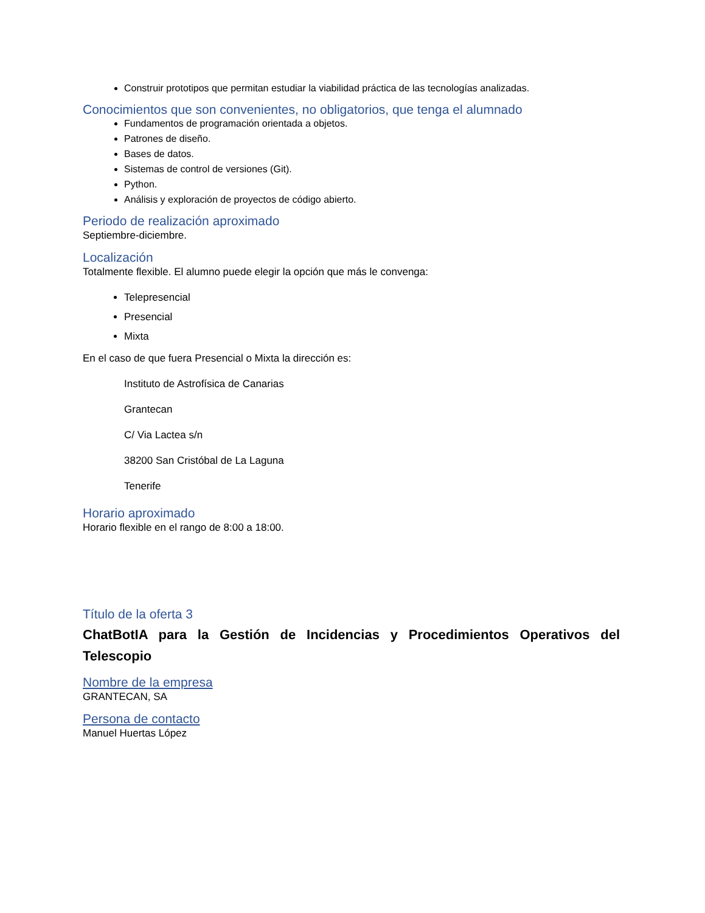Construir prototipos que permitan estudiar la viabilidad práctica de las tecnologías analizadas.
Conocimientos que son convenientes, no obligatorios, que tenga el alumnado
Fundamentos de programación orientada a objetos.
Patrones de diseño.
Bases de datos.
Sistemas de control de versiones (Git).
Python.
Análisis y exploración de proyectos de código abierto.
Periodo de realización aproximado
Septiembre-diciembre.
Localización
Totalmente flexible. El alumno puede elegir la opción que más le convenga:
Telepresencial
Presencial
Mixta
En el caso de que fuera Presencial o Mixta la dirección es:
Instituto de Astrofísica de Canarias
Grantecan
C/ Via Lactea s/n
38200 San Cristóbal de La Laguna
Tenerife
Horario aproximado
Horario flexible en el rango de 8:00 a 18:00.
Título de la oferta 3
ChatBotIA para la Gestión de Incidencias y Procedimientos Operativos del Telescopio
Nombre de la empresa
GRANTECAN, SA
Persona de contacto
Manuel Huertas López